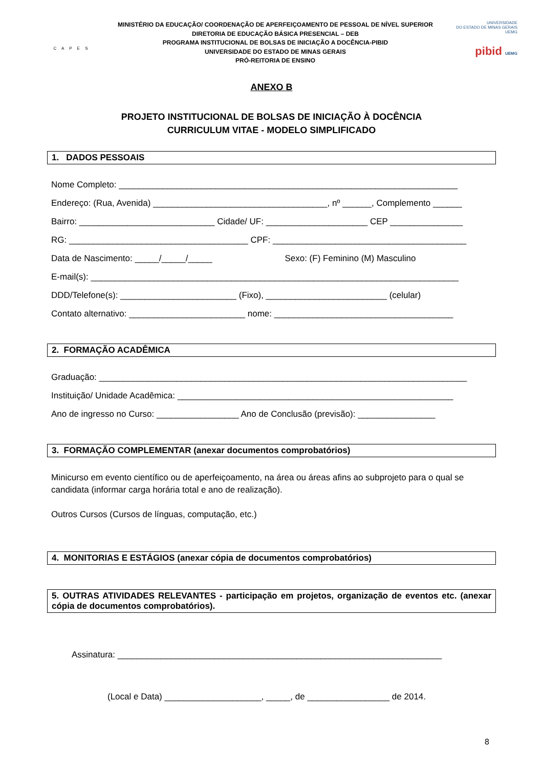C A P E S
MINISTÉRIO DA EDUCAÇÃO/ COORDENAÇÃO DE APERFEIÇOAMENTO DE PESSOAL DE NÍVEL SUPERIOR
DIRETORIA DE EDUCAÇÃO BÁSICA PRESENCIAL – DEB
PROGRAMA INSTITUCIONAL DE BOLSAS DE INICIAÇÃO A DOCÊNCIA-PIBID
UNIVERSIDADE DO ESTADO DE MINAS GERAIS
PRÓ-REITORIA DE ENSINO
UNIVERSIDADE
DO ESTADO DE MINAS GERAIS UEMG
pibid UEMG
ANEXO B
PROJETO INSTITUCIONAL DE BOLSAS DE INICIAÇÃO À DOCÊNCIA
CURRICULUM VITAE - MODELO SIMPLIFICADO
1. DADOS PESSOAIS
Nome Completo: ______________________________________________________________________
Endereço: (Rua, Avenida) ____________________________________, nº ______, Complemento ______
Bairro: ____________________________ Cidade/ UF: _____________________ CEP _______________
RG: _____________________________________ CPF: ________________________________________
Data de Nascimento: _____/_____/_____ Sexo: (F) Feminino (M) Masculino
E-mail(s): ____________________________________________________________________________
DDD/Telefone(s): ________________________ (Fixo), _________________________ (celular)
Contato alternativo: ________________________ nome: _____________________________________
2. FORMAÇÃO ACADÊMICA
Graduação: ____________________________________________________________________________
Instituição/ Unidade Acadêmica: _________________________________________________________
Ano de ingresso no Curso: _________________ Ano de Conclusão (previsão): ________________
3. FORMAÇÃO COMPLEMENTAR (anexar documentos comprobatórios)
Minicurso em evento científico ou de aperfeiçoamento, na área ou áreas afins ao subprojeto para o qual se candidata (informar carga horária total e ano de realização).
Outros Cursos (Cursos de línguas, computação, etc.)
4. MONITORIAS E ESTÁGIOS (anexar cópia de documentos comprobatórios)
5. OUTRAS ATIVIDADES RELEVANTES - participação em projetos, organização de eventos etc. (anexar cópia de documentos comprobatórios).
Assinatura: ___________________________________________________________________
(Local e Data) ____________________, _____, de _________________ de 2014.
8